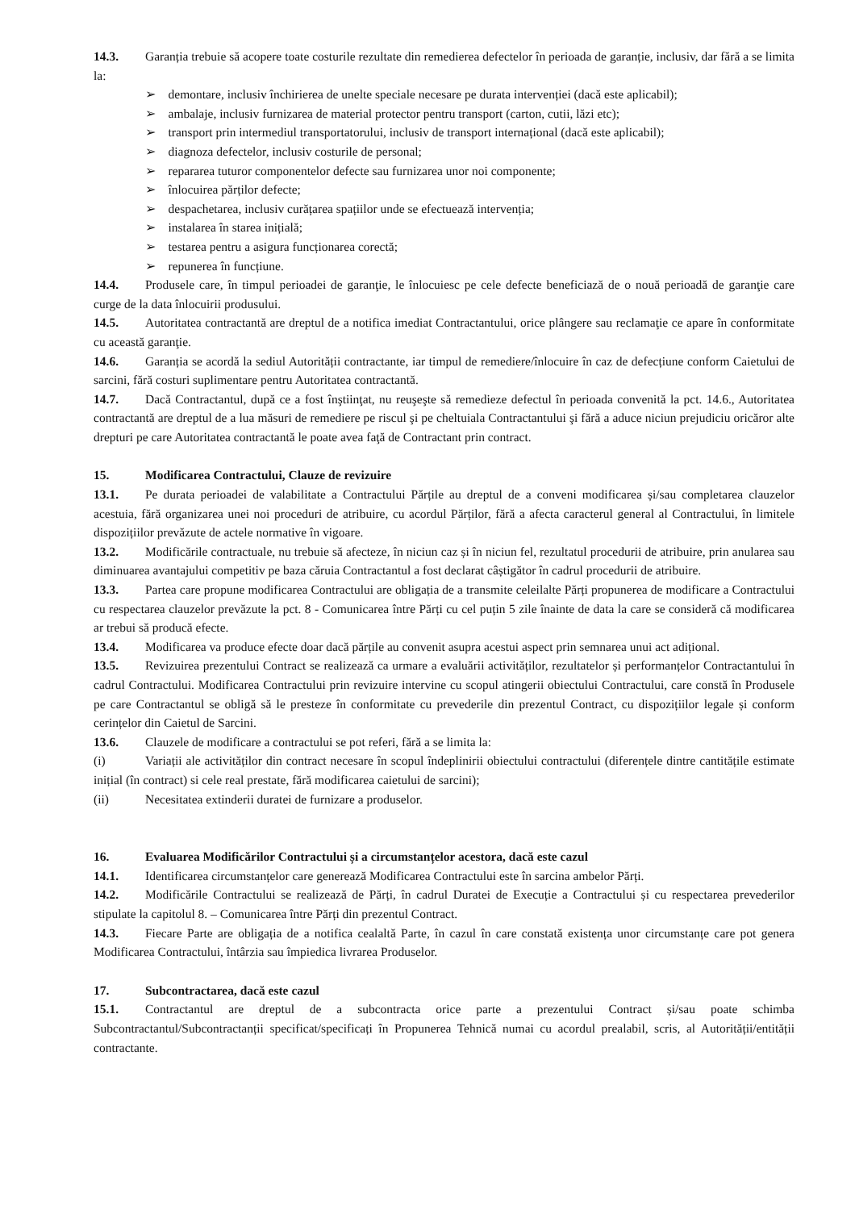14.3. Garanția trebuie să acopere toate costurile rezultate din remedierea defectelor în perioada de garanție, inclusiv, dar fără a se limita la:
➢ demontare, inclusiv închirierea de unelte speciale necesare pe durata intervenției (dacă este aplicabil);
➢ ambalaje, inclusiv furnizarea de material protector pentru transport (carton, cutii, lăzi etc);
➢ transport prin intermediul transportatorului, inclusiv de transport internațional (dacă este aplicabil);
➢ diagnoza defectelor, inclusiv costurile de personal;
➢ repararea tuturor componentelor defecte sau furnizarea unor noi componente;
➢ înlocuirea părților defecte;
➢ despachetarea, inclusiv curățarea spațiilor unde se efectuează intervenția;
➢ instalarea în starea inițială;
➢ testarea pentru a asigura funcționarea corectă;
➢ repunerea în funcțiune.
14.4. Produsele care, în timpul perioadei de garanţie, le înlocuiesc pe cele defecte beneficiază de o nouă perioadă de garanţie care curge de la data înlocuirii produsului.
14.5. Autoritatea contractantă are dreptul de a notifica imediat Contractantului, orice plângere sau reclamaţie ce apare în conformitate cu această garanţie.
14.6. Garanția se acordă la sediul Autorității contractante, iar timpul de remediere/înlocuire în caz de defecțiune conform Caietului de sarcini, fără costuri suplimentare pentru Autoritatea contractantă.
14.7. Dacă Contractantul, după ce a fost înştiinţat, nu reuşeşte să remedieze defectul în perioada convenită la pct. 14.6., Autoritatea contractantă are dreptul de a lua măsuri de remediere pe riscul şi pe cheltuiala Contractantului şi fără a aduce niciun prejudiciu oricăror alte drepturi pe care Autoritatea contractantă le poate avea faţă de Contractant prin contract.
15. Modificarea Contractului, Clauze de revizuire
13.1. Pe durata perioadei de valabilitate a Contractului Părțile au dreptul de a conveni modificarea și/sau completarea clauzelor acestuia, fără organizarea unei noi proceduri de atribuire, cu acordul Părților, fără a afecta caracterul general al Contractului, în limitele dispozițiilor prevăzute de actele normative în vigoare.
13.2. Modificările contractuale, nu trebuie să afecteze, în niciun caz și în niciun fel, rezultatul procedurii de atribuire, prin anularea sau diminuarea avantajului competitiv pe baza căruia Contractantul a fost declarat câștigător în cadrul procedurii de atribuire.
13.3. Partea care propune modificarea Contractului are obligația de a transmite celeilalte Părți propunerea de modificare a Contractului cu respectarea clauzelor prevăzute la pct. 8 - Comunicarea între Părți cu cel puțin 5 zile înainte de data la care se consideră că modificarea ar trebui să producă efecte.
13.4. Modificarea va produce efecte doar dacă părțile au convenit asupra acestui aspect prin semnarea unui act adițional.
13.5. Revizuirea prezentului Contract se realizează ca urmare a evaluării activităților, rezultatelor și performanțelor Contractantului în cadrul Contractului. Modificarea Contractului prin revizuire intervine cu scopul atingerii obiectului Contractului, care constă în Produsele pe care Contractantul se obligă să le presteze în conformitate cu prevederile din prezentul Contract, cu dispozițiilor legale și conform cerințelor din Caietul de Sarcini.
13.6. Clauzele de modificare a contractului se pot referi, fără a se limita la:
(i) Variații ale activităților din contract necesare în scopul îndeplinirii obiectului contractului (diferențele dintre cantitățile estimate inițial (în contract) si cele real prestate, fără modificarea caietului de sarcini);
(ii) Necesitatea extinderii duratei de furnizare a produselor.
16. Evaluarea Modificărilor Contractului și a circumstanțelor acestora, dacă este cazul
14.1. Identificarea circumstanțelor care generează Modificarea Contractului este în sarcina ambelor Părți.
14.2. Modificările Contractului se realizează de Părți, în cadrul Duratei de Execuție a Contractului și cu respectarea prevederilor stipulate la capitolul 8. – Comunicarea între Părți din prezentul Contract.
14.3. Fiecare Parte are obligația de a notifica cealaltă Parte, în cazul în care constată existența unor circumstanțe care pot genera Modificarea Contractului, întârzia sau împiedica livrarea Produselor.
17. Subcontractarea, dacă este cazul
15.1. Contractantul are dreptul de a subcontracta orice parte a prezentului Contract și/sau poate schimba Subcontractantul/Subcontractanții specificat/specificați în Propunerea Tehnică numai cu acordul prealabil, scris, al Autorității/entității contractante.